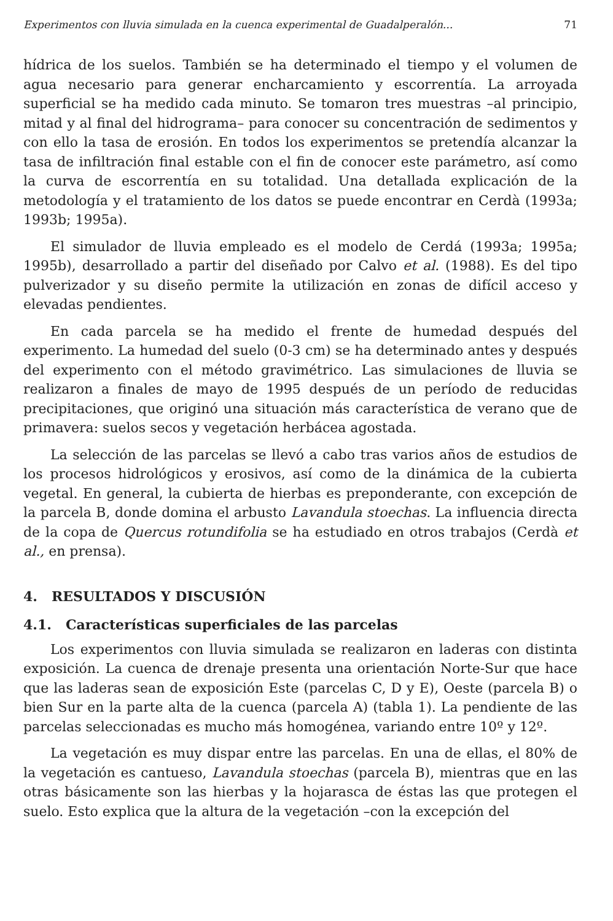Experimentos con lluvia simulada en la cuenca experimental de Guadalperalón... 71
hídrica de los suelos. También se ha determinado el tiempo y el volumen de agua necesario para generar encharcamiento y escorrentía. La arroyada superficial se ha medido cada minuto. Se tomaron tres muestras –al principio, mitad y al final del hidrograma– para conocer su concentración de sedimentos y con ello la tasa de erosión. En todos los experimentos se pretendía alcanzar la tasa de infiltración final estable con el fin de conocer este parámetro, así como la curva de escorrentía en su totalidad. Una detallada explicación de la metodología y el tratamiento de los datos se puede encontrar en Cerdà (1993a; 1993b; 1995a).
El simulador de lluvia empleado es el modelo de Cerdá (1993a; 1995a; 1995b), desarrollado a partir del diseñado por Calvo et al. (1988). Es del tipo pulverizador y su diseño permite la utilización en zonas de difícil acceso y elevadas pendientes.
En cada parcela se ha medido el frente de humedad después del experimento. La humedad del suelo (0-3 cm) se ha determinado antes y después del experimento con el método gravimétrico. Las simulaciones de lluvia se realizaron a finales de mayo de 1995 después de un período de reducidas precipitaciones, que originó una situación más característica de verano que de primavera: suelos secos y vegetación herbácea agostada.
La selección de las parcelas se llevó a cabo tras varios años de estudios de los procesos hidrológicos y erosivos, así como de la dinámica de la cubierta vegetal. En general, la cubierta de hierbas es preponderante, con excepción de la parcela B, donde domina el arbusto Lavandula stoechas. La influencia directa de la copa de Quercus rotundifolia se ha estudiado en otros trabajos (Cerdà et al., en prensa).
4. RESULTADOS Y DISCUSIÓN
4.1. Características superficiales de las parcelas
Los experimentos con lluvia simulada se realizaron en laderas con distinta exposición. La cuenca de drenaje presenta una orientación Norte-Sur que hace que las laderas sean de exposición Este (parcelas C, D y E), Oeste (parcela B) o bien Sur en la parte alta de la cuenca (parcela A) (tabla 1). La pendiente de las parcelas seleccionadas es mucho más homogénea, variando entre 10º y 12º.
La vegetación es muy dispar entre las parcelas. En una de ellas, el 80% de la vegetación es cantueso, Lavandula stoechas (parcela B), mientras que en las otras básicamente son las hierbas y la hojarasca de éstas las que protegen el suelo. Esto explica que la altura de la vegetación –con la excepción del